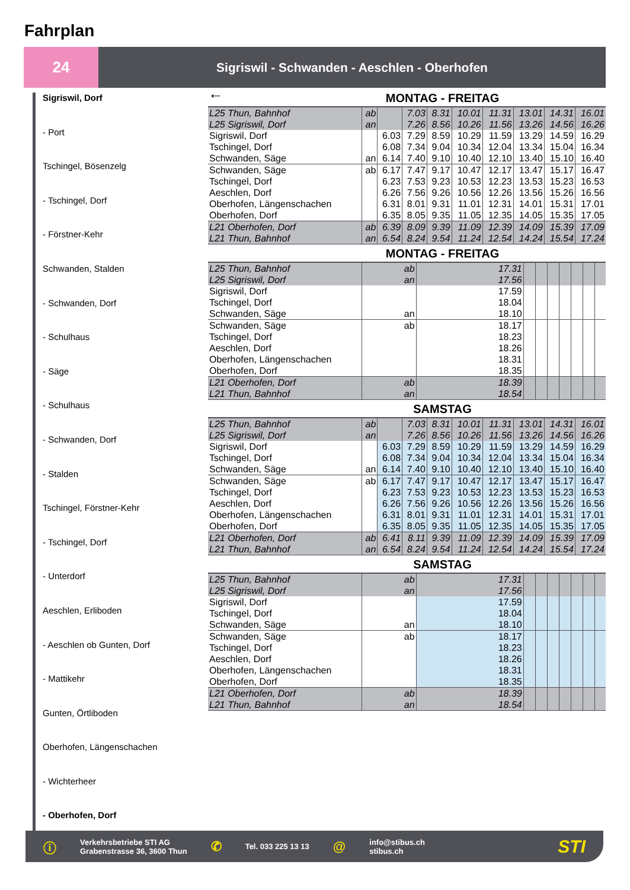Fahrplan
24
Sigriswil - Schwanden - Aeschlen - Oberhofen
Sigriswil, Dorf
- Port
Tschingel, Bösenzelg
- Tschingel, Dorf
- Förstner-Kehr
Schwanden, Stalden
- Schwanden, Dorf
- Schulhaus
- Säge
- Schulhaus
- Schwanden, Dorf
- Stalden
Tschingel, Förstner-Kehr
- Tschingel, Dorf
- Unterdorf
Aeschlen, Erliboden
- Aeschlen ob Gunten, Dorf
- Mattikehr
Gunten, Örtliboden
Oberhofen, Längenschachen
- Wichterheer
- Oberhofen, Dorf
←
MONTAG - FREITAG
| L25 Thun, Bahnhof L25 Sigriswil, Dorf | ab an | | 7.03 7.26 | 8.31 8.56 | 10.01 10.26 | 11.31 11.56 | 13.01 13.26 | 14.31 14.56 | 16.01 16.26 |
| Sigriswil, Dorf Tschingel, Dorf Schwanden, Säge | an | 6.03 6.08 6.14 | 7.29 7.34 7.40 | 8.59 9.04 9.10 | 10.29 10.34 10.40 | 11.59 12.04 12.10 | 13.29 13.34 13.40 | 14.59 15.04 15.10 | 16.29 16.34 16.40 |
| Schwanden, Säge Tschingel, Dorf Aeschlen, Dorf Oberhofen, Längenschachen Oberhofen, Dorf | ab | 6.17 6.23 6.26 6.31 6.35 | 7.47 7.53 7.56 8.01 8.05 | 9.17 9.23 9.26 9.31 9.35 | 10.47 10.53 10.56 11.01 11.05 | 12.17 12.23 12.26 12.31 12.35 | 13.47 13.53 13.56 14.01 14.05 | 15.17 15.23 15.26 15.31 15.35 | 16.47 16.53 16.56 17.01 17.05 |
| L21 Oberhofen, Dorf L21 Thun, Bahnhof | ab an | 6.39 6.54 | 8.09 8.24 | 9.39 9.54 | 11.09 11.24 | 12.39 12.54 | 14.09 14.24 | 15.39 15.54 | 17.09 17.24 |
MONTAG - FREITAG
| L25 Thun, Bahnhof L25 Sigriswil, Dorf | ab an | 17.31 17.56 | | | | | | | |
| Sigriswil, Dorf Tschingel, Dorf Schwanden, Säge | an | 17.59 18.04 18.10 | | | | | | | |
| Schwanden, Säge Tschingel, Dorf Aeschlen, Dorf Oberhofen, Längenschachen Oberhofen, Dorf | ab | 18.17 18.23 18.26 18.31 18.35 | | | | | | | |
| L21 Oberhofen, Dorf L21 Thun, Bahnhof | ab an | 18.39 18.54 | | | | | | | |
SAMSTAG
| L25 Thun, Bahnhof L25 Sigriswil, Dorf | ab an | | 7.03 7.26 | 8.31 8.56 | 10.01 10.26 | 11.31 11.56 | 13.01 13.26 | 14.31 14.56 | 16.01 16.26 |
| Sigriswil, Dorf Tschingel, Dorf Schwanden, Säge | an | 6.03 6.08 6.14 | 7.29 7.34 7.40 | 8.59 9.04 9.10 | 10.29 10.34 10.40 | 11.59 12.04 12.10 | 13.29 13.34 13.40 | 14.59 15.04 15.10 | 16.29 16.34 16.40 |
| Schwanden, Säge Tschingel, Dorf Aeschlen, Dorf Oberhofen, Längenschachen Oberhofen, Dorf | ab | 6.17 6.23 6.26 6.31 6.35 | 7.47 7.53 7.56 8.01 8.05 | 9.17 9.23 9.26 9.31 9.35 | 10.47 10.53 10.56 11.01 11.05 | 12.17 12.23 12.26 12.31 12.35 | 13.47 13.53 13.56 14.01 14.05 | 15.17 15.23 15.26 15.31 15.35 | 16.47 16.53 16.56 17.01 17.05 |
| L21 Oberhofen, Dorf L21 Thun, Bahnhof | ab an | 6.41 6.54 | 8.11 8.24 | 9.39 9.54 | 11.09 11.24 | 12.39 12.54 | 14.09 14.24 | 15.39 15.54 | 17.09 17.24 |
SAMSTAG
| L25 Thun, Bahnhof L25 Sigriswil, Dorf | ab an | 17.31 17.56 | | | | | | | |
| Sigriswil, Dorf Tschingel, Dorf Schwanden, Säge | an | 17.59 18.04 18.10 | | | | | | | |
| Schwanden, Säge Tschingel, Dorf Aeschlen, Dorf Oberhofen, Längenschachen Oberhofen, Dorf | ab | 18.17 18.23 18.26 18.31 18.35 | | | | | | | |
| L21 Oberhofen, Dorf L21 Thun, Bahnhof | ab an | 18.39 18.54 | | | | | | | |
ⓘ
Verkehrsbetriebe STI AG
Grabenstrasse 36, 3600 Thun
✆
Tel. 033 225 13 13
@
info@stibus.ch
stibus.ch
STI